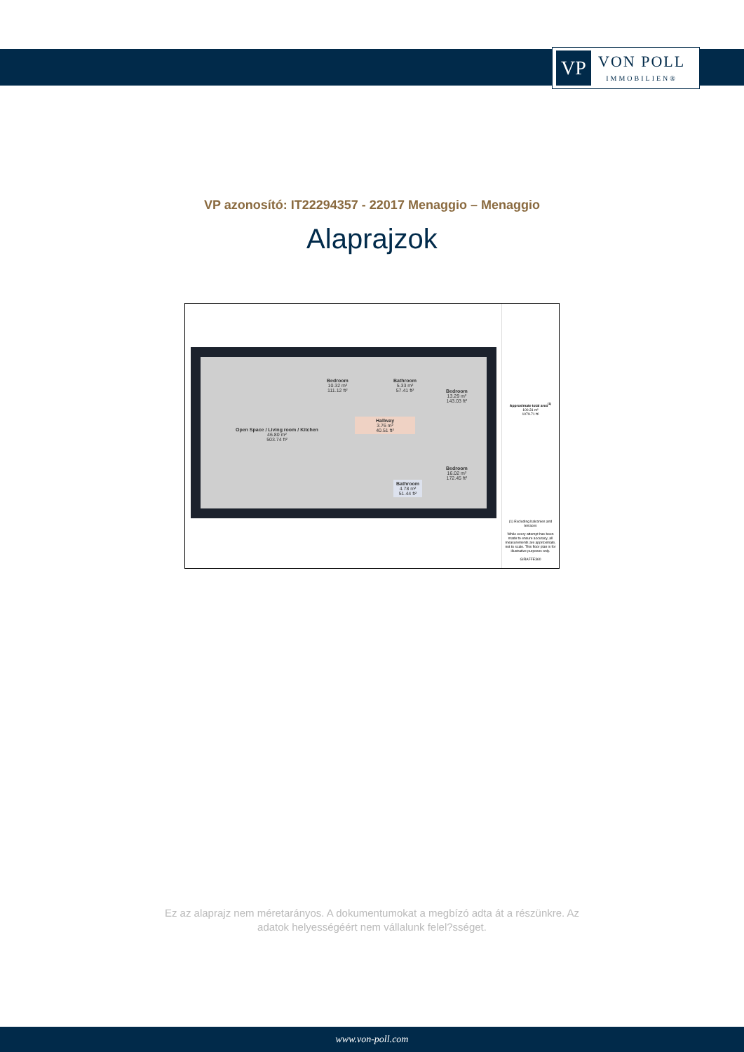VP
VON POLL
IMMOBILIEN®
VP azonosító: IT22294357 - 22017 Menaggio – Menaggio
Alaprajzok
Open Space / Living room / Kitchen
46.80 m²
503.74 ft²
Bedroom
10.32 m²
111.12 ft²
Bathroom
5.33 m²
57.41 ft²
Bedroom
13.29 m²
143.03 ft²
Hallway
3.76 m²
40.51 ft²
Bedroom
16.02 m²
172.45 ft²
Bathroom
4.78 m²
51.44 ft²
Approximate total area<sup>(1)</sup>
100.31 m²
1079.71 ft²
(1) Excluding balconies and terraces
While every attempt has been made to ensure accuracy, all measurements are approximate, not to scale. This floor plan is for illustrative purposes only.
GIRAFFE360
Ez az alaprajz nem méretarányos. A dokumentumokat a megbízó adta át a részünkre. Az
adatok helyességéért nem vállalunk felel?sséget.
www.von-poll.com